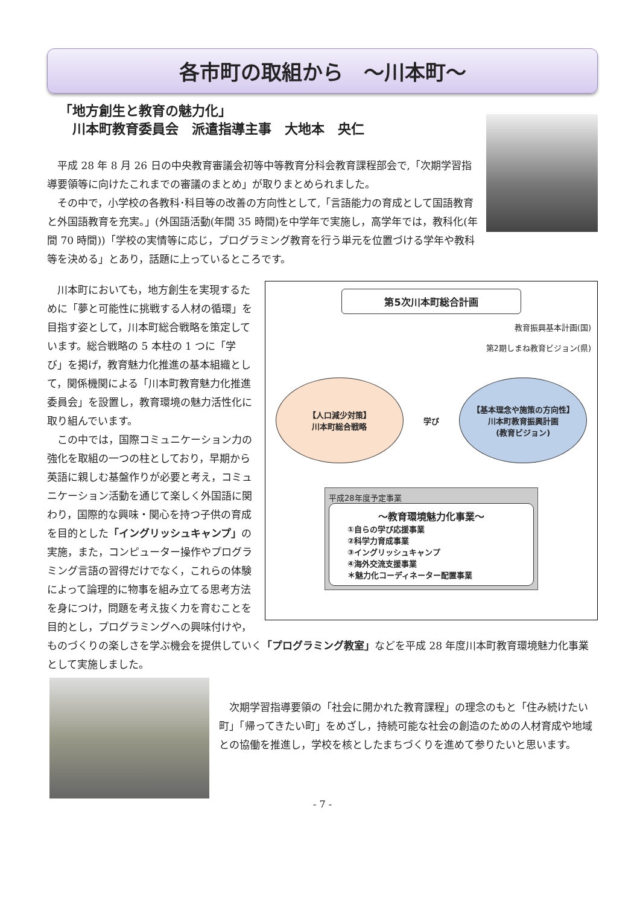各市町の取組から　～川本町～
「地方創生と教育の魅力化」
　川本町教育委員会　派遣指導主事　大地本　央仁
平成 28 年 8 月 26 日の中央教育審議会初等中等教育分科会教育課程部会で,「次期学習指導要領等に向けたこれまでの審議のまとめ」が取りまとめられました。
その中で，小学校の各教科･科目等の改善の方向性として,「言語能力の育成として国語教育と外国語教育を充実。」(外国語活動(年間 35 時間)を中学年で実施し，高学年では，教科化(年間 70 時間))「学校の実情等に応じ，プログラミング教育を行う単元を位置づける学年や教科等を決める」とあり，話題に上っているところです。
第5次川本町総合計画
教育振興基本計画(国)
第2期しまね教育ビジョン(県)
【人口減少対策】
川本町総合戦略
学び
【基本理念や施策の方向性】
川本町教育振興計画
(教育ビジョン)
平成28年度予定事業
～教育環境魅力化事業～
①自らの学び応援事業
②科学力育成事業
③イングリッシュキャンプ
④海外交流支援事業
＊魅力化コーディネーター配置事業
川本町においても，地方創生を実現するために「夢と可能性に挑戦する人材の循環」を目指す姿として，川本町総合戦略を策定しています。総合戦略の 5 本柱の 1 つに「学び」を掲げ，教育魅力化推進の基本組織として，関係機関による「川本町教育魅力化推進委員会」を設置し，教育環境の魅力活性化に取り組んでいます。
この中では，国際コミュニケーション力の強化を取組の一つの柱としており，早期から英語に親しむ基盤作りが必要と考え，コミュニケーション活動を通じて楽しく外国語に関わり，国際的な興味・関心を持つ子供の育成を目的とした「イングリッシュキャンプ」の実施，また，コンピューター操作やプログラミング言語の習得だけでなく，これらの体験によって論理的に物事を組み立てる思考方法を身につけ，問題を考え抜く力を育むことを目的とし，プログラミングへの興味付けや，ものづくりの楽しさを学ぶ機会を提供していく「プログラミング教室」などを平成 28 年度川本町教育環境魅力化事業として実施しました。
次期学習指導要領の「社会に開かれた教育課程」の理念のもと「住み続けたい町」「帰ってきたい町」をめざし，持続可能な社会の創造のための人材育成や地域との協働を推進し，学校を核としたまちづくりを進めて参りたいと思います。
- 7 -